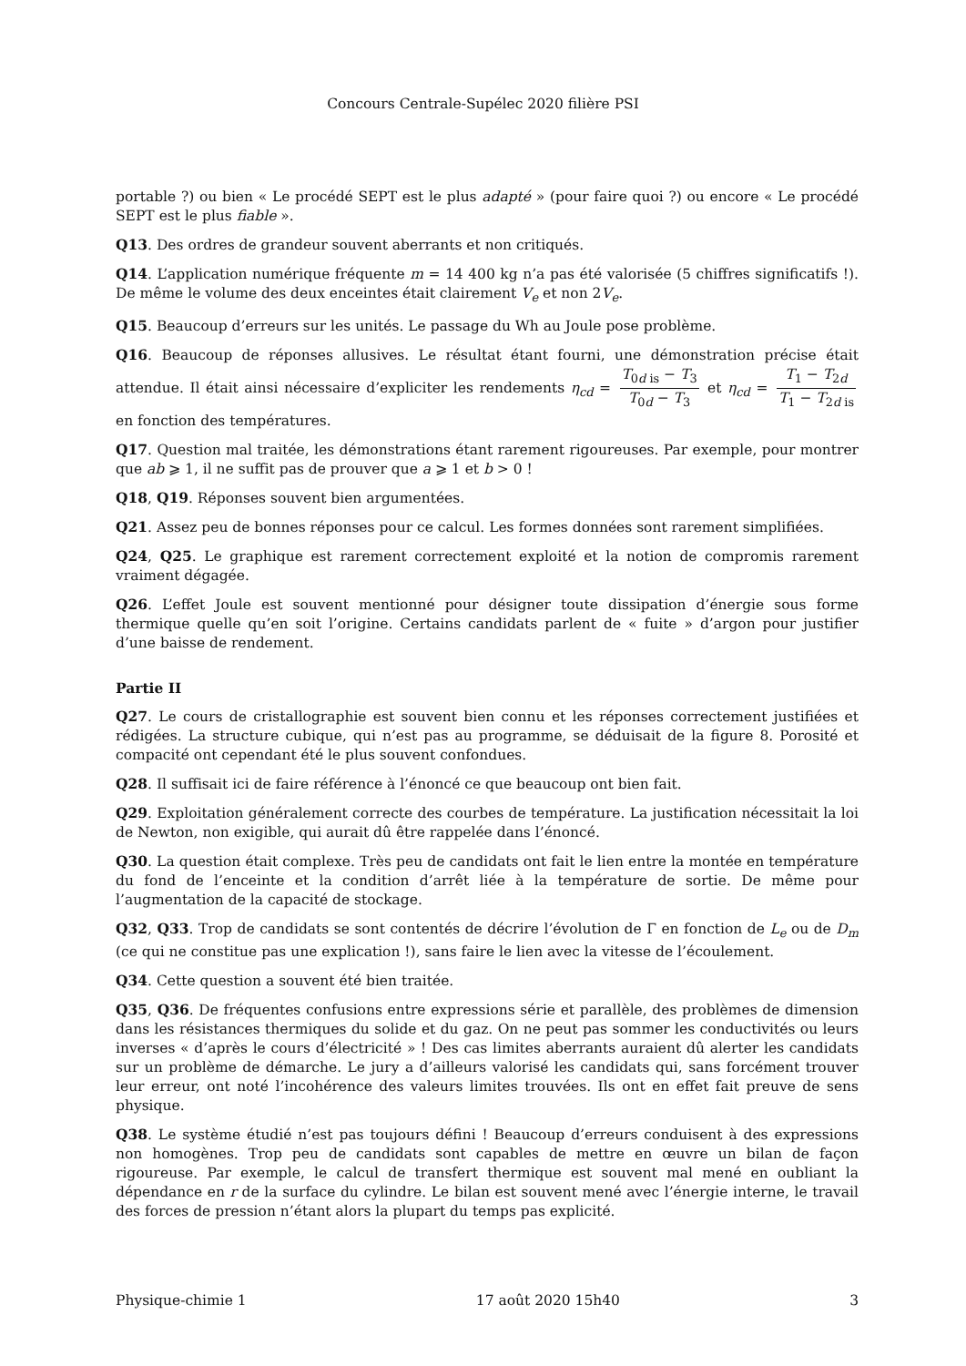Concours Centrale-Supélec 2020 filière PSI
portable ?) ou bien « Le procédé SEPT est le plus adapté » (pour faire quoi ?) ou encore « Le procédé SEPT est le plus fiable ».
Q13. Des ordres de grandeur souvent aberrants et non critiqués.
Q14. L’application numérique fréquente m = 14 400 kg n’a pas été valorisée (5 chiffres significatifs !). De même le volume des deux enceintes était clairement V<sub>e</sub> et non 2V<sub>e</sub>.
Q15. Beaucoup d’erreurs sur les unités. Le passage du Wh au Joule pose problème.
Q16. Beaucoup de réponses allusives. Le résultat étant fourni, une démonstration précise était attendue. Il était ainsi nécessaire d’expliciter les rendements η<sub>cd</sub> = T<sub>0d is</sub> − T<sub>3</sub> T<sub>0d</sub> − T<sub>3</sub> et η<sub>cd</sub> = T<sub>1</sub> − T<sub>2d</sub> T<sub>1</sub> − T<sub>2d is</sub> en fonction des températures.
Q17. Question mal traitée, les démonstrations étant rarement rigoureuses. Par exemple, pour montrer que ab ⩾ 1, il ne suffit pas de prouver que a ⩾ 1 et b > 0 !
Q18, Q19. Réponses souvent bien argumentées.
Q21. Assez peu de bonnes réponses pour ce calcul. Les formes données sont rarement simplifiées.
Q24, Q25. Le graphique est rarement correctement exploité et la notion de compromis rarement vraiment dégagée.
Q26. L’effet Joule est souvent mentionné pour désigner toute dissipation d’énergie sous forme thermique quelle qu’en soit l’origine. Certains candidats parlent de « fuite » d’argon pour justifier d’une baisse de rendement.
Partie II
Q27. Le cours de cristallographie est souvent bien connu et les réponses correctement justifiées et rédigées. La structure cubique, qui n’est pas au programme, se déduisait de la figure 8. Porosité et compacité ont cependant été le plus souvent confondues.
Q28. Il suffisait ici de faire référence à l’énoncé ce que beaucoup ont bien fait.
Q29. Exploitation généralement correcte des courbes de température. La justification nécessitait la loi de Newton, non exigible, qui aurait dû être rappelée dans l’énoncé.
Q30. La question était complexe. Très peu de candidats ont fait le lien entre la montée en température du fond de l’enceinte et la condition d’arrêt liée à la température de sortie. De même pour l’augmentation de la capacité de stockage.
Q32, Q33. Trop de candidats se sont contentés de décrire l’évolution de Γ en fonction de L<sub>e</sub> ou de D<sub>m</sub> (ce qui ne constitue pas une explication !), sans faire le lien avec la vitesse de l’écoulement.
Q34. Cette question a souvent été bien traitée.
Q35, Q36. De fréquentes confusions entre expressions série et parallèle, des problèmes de dimension dans les résistances thermiques du solide et du gaz. On ne peut pas sommer les conductivités ou leurs inverses « d’après le cours d’électricité » ! Des cas limites aberrants auraient dû alerter les candidats sur un problème de démarche. Le jury a d’ailleurs valorisé les candidats qui, sans forcément trouver leur erreur, ont noté l’incohérence des valeurs limites trouvées. Ils ont en effet fait preuve de sens physique.
Q38. Le système étudié n’est pas toujours défini ! Beaucoup d’erreurs conduisent à des expressions non homogènes. Trop peu de candidats sont capables de mettre en œuvre un bilan de façon rigoureuse. Par exemple, le calcul de transfert thermique est souvent mal mené en oubliant la dépendance en r de la surface du cylindre. Le bilan est souvent mené avec l’énergie interne, le travail des forces de pression n’étant alors la plupart du temps pas explicité.
Physique-chimie 1 17 août 2020 15h40 3